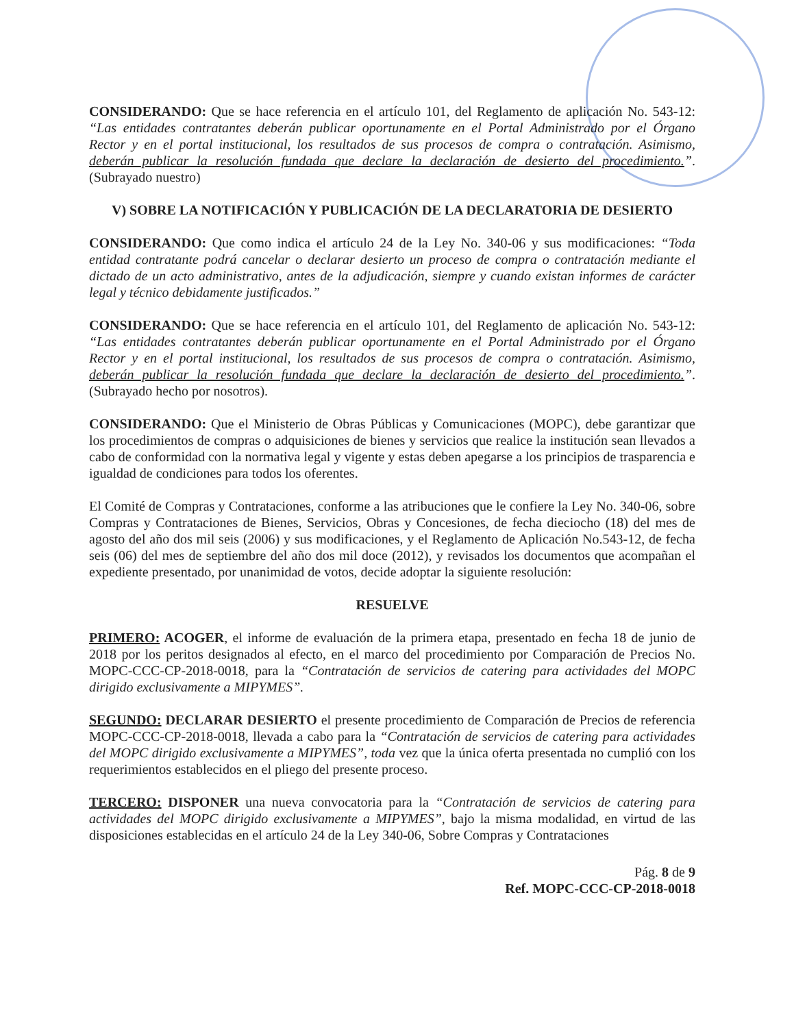CONSIDERANDO: Que se hace referencia en el artículo 101, del Reglamento de aplicación No. 543-12: “Las entidades contratantes deberán publicar oportunamente en el Portal Administrado por el Órgano Rector y en el portal institucional, los resultados de sus procesos de compra o contratación. Asimismo, deberán publicar la resolución fundada que declare la declaración de desierto del procedimiento.”. (Subrayado nuestro)
V) SOBRE LA NOTIFICACIÓN Y PUBLICACIÓN DE LA DECLARATORIA DE DESIERTO
CONSIDERANDO: Que como indica el artículo 24 de la Ley No. 340-06 y sus modificaciones: “Toda entidad contratante podrá cancelar o declarar desierto un proceso de compra o contratación mediante el dictado de un acto administrativo, antes de la adjudicación, siempre y cuando existan informes de carácter legal y técnico debidamente justificados.”
CONSIDERANDO: Que se hace referencia en el artículo 101, del Reglamento de aplicación No. 543-12: “Las entidades contratantes deberán publicar oportunamente en el Portal Administrado por el Órgano Rector y en el portal institucional, los resultados de sus procesos de compra o contratación. Asimismo, deberán publicar la resolución fundada que declare la declaración de desierto del procedimiento.”. (Subrayado hecho por nosotros).
CONSIDERANDO: Que el Ministerio de Obras Públicas y Comunicaciones (MOPC), debe garantizar que los procedimientos de compras o adquisiciones de bienes y servicios que realice la institución sean llevados a cabo de conformidad con la normativa legal y vigente y estas deben apegarse a los principios de trasparencia e igualdad de condiciones para todos los oferentes.
El Comité de Compras y Contrataciones, conforme a las atribuciones que le confiere la Ley No. 340-06, sobre Compras y Contrataciones de Bienes, Servicios, Obras y Concesiones, de fecha dieciocho (18) del mes de agosto del año dos mil seis (2006) y sus modificaciones, y el Reglamento de Aplicación No.543-12, de fecha seis (06) del mes de septiembre del año dos mil doce (2012), y revisados los documentos que acompañan el expediente presentado, por unanimidad de votos, decide adoptar la siguiente resolución:
RESUELVE
PRIMERO: ACOGER, el informe de evaluación de la primera etapa, presentado en fecha 18 de junio de 2018 por los peritos designados al efecto, en el marco del procedimiento por Comparación de Precios No. MOPC-CCC-CP-2018-0018, para la “Contratación de servicios de catering para actividades del MOPC dirigido exclusivamente a MIPYMES”.
SEGUNDO: DECLARAR DESIERTO el presente procedimiento de Comparación de Precios de referencia MOPC-CCC-CP-2018-0018, llevada a cabo para la “Contratación de servicios de catering para actividades del MOPC dirigido exclusivamente a MIPYMES”, toda vez que la única oferta presentada no cumplió con los requerimientos establecidos en el pliego del presente proceso.
TERCERO: DISPONER una nueva convocatoria para la “Contratación de servicios de catering para actividades del MOPC dirigido exclusivamente a MIPYMES”, bajo la misma modalidad, en virtud de las disposiciones establecidas en el artículo 24 de la Ley 340-06, Sobre Compras y Contrataciones
Pág. 8 de 9
Ref. MOPC-CCC-CP-2018-0018